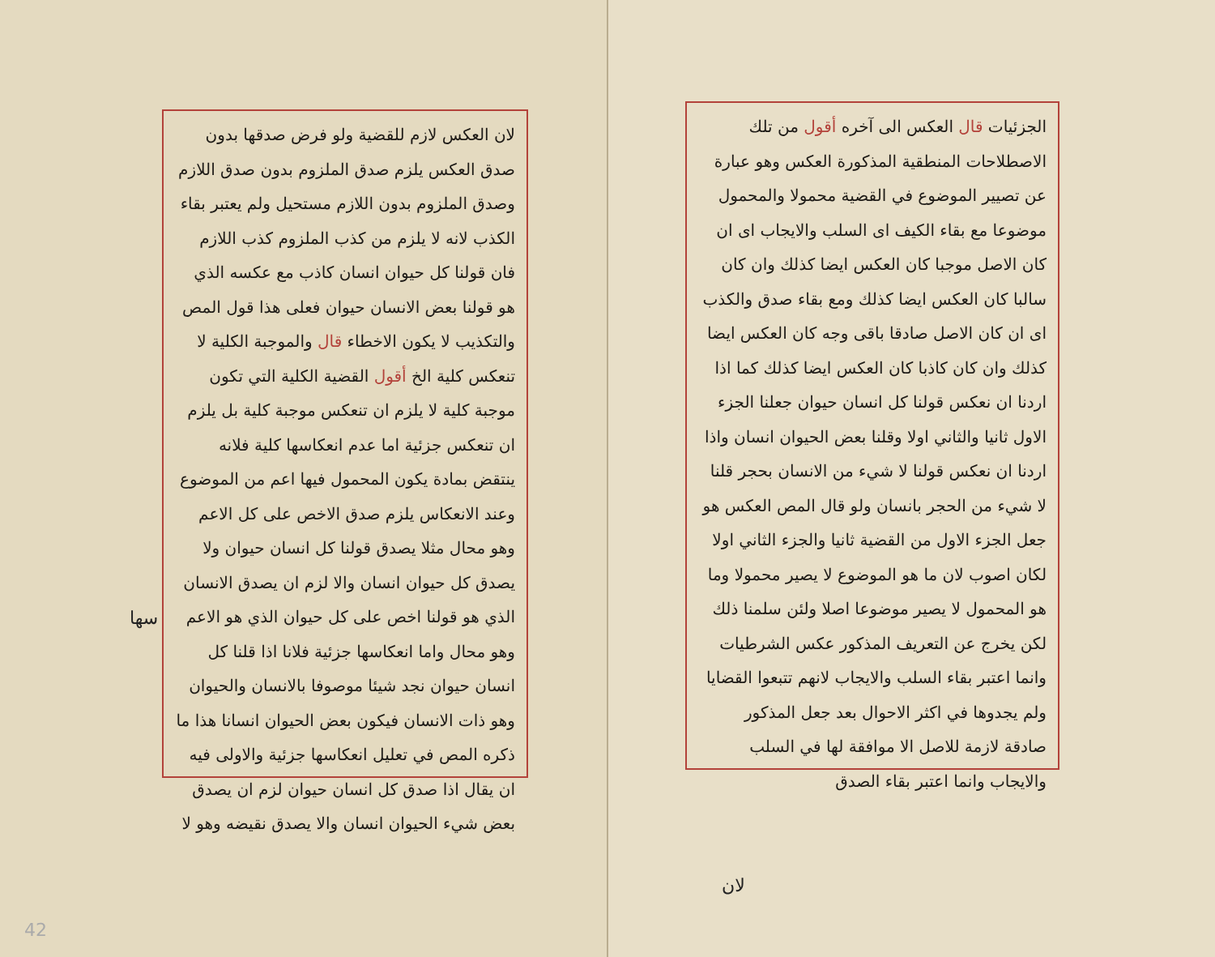الجزئيات قال العكس الى آخره أقول من تلك الاصطلاحات المنطقية المذكورة العكس وهو عبارة عن تصيير الموضوع في القضية محمولا والمحمول موضوعا مع بقاء الكيف اى السلب والايجاب اى ان كان الاصل موجبا كان العكس ايضا كذلك وان كان سالبا كان العكس ايضا كذلك ومع بقاء صدق والكذب اى ان كان الاصل صادقا باقى وجه كان العكس ايضا كذلك وان كان كاذبا كان العكس ايضا كذلك كما اذا اردنا ان نعكس قولنا كل انسان حيوان جعلنا الجزء الاول ثانيا والثاني اولا وقلنا بعض الحيوان انسان واذا اردنا ان نعكس قولنا لا شيء من الانسان بحجر قلنا لا شيء من الحجر بانسان ولو قال المص العكس هو جعل الجزء الاول من القضية ثانيا والجزء الثاني اولا لكان اصوب لان ما هو الموضوع لا يصير محمولا وما هو المحمول لا يصير موضوعا اصلا ولئن سلمنا ذلك لكن يخرج عن التعريف المذكور عكس الشرطيات وانما اعتبر بقاء السلب والايجاب لانهم تتبعوا القضايا ولم يجدوها في اكثر الاحوال بعد جعل المذكور صادقة لازمة للاصل الا موافقة لها في السلب والايجاب وانما اعتبر بقاء الصدق
لان
لان العكس لازم للقضية ولو فرض صدقها بدون صدق العكس يلزم صدق الملزوم بدون صدق اللازم وصدق الملزوم بدون اللازم مستحيل ولم يعتبر بقاء الكذب لانه لا يلزم من كذب الملزوم كذب اللازم فان قولنا كل حيوان انسان كاذب مع عكسه الذي هو قولنا بعض الانسان حيوان فعلى هذا قول المص والتكذيب لا يكون الاخطاء قال والموجبة الكلية لا تنعكس كلية الخ أقول القضية الكلية التي تكون موجبة كلية لا يلزم ان تنعكس موجبة كلية بل يلزم ان تنعكس جزئية اما عدم انعكاسها كلية فلانه ينتقض بمادة يكون المحمول فيها اعم من الموضوع وعند الانعكاس يلزم صدق الاخص على كل الاعم وهو محال مثلا يصدق قولنا كل انسان حيوان ولا يصدق كل حيوان انسان والا لزم ان يصدق الانسان الذي هو قولنا اخص على كل حيوان الذي هو الاعم وهو محال واما انعكاسها جزئية فلانا اذا قلنا كل انسان حيوان نجد شيئا موصوفا بالانسان والحيوان وهو ذات الانسان فيكون بعض الحيوان انسانا هذا ما ذكره المص في تعليل انعكاسها جزئية والاولى فيه ان يقال اذا صدق كل انسان حيوان لزم ان يصدق بعض شيء الحيوان انسان والا يصدق نقيضه وهو لا
سها
42